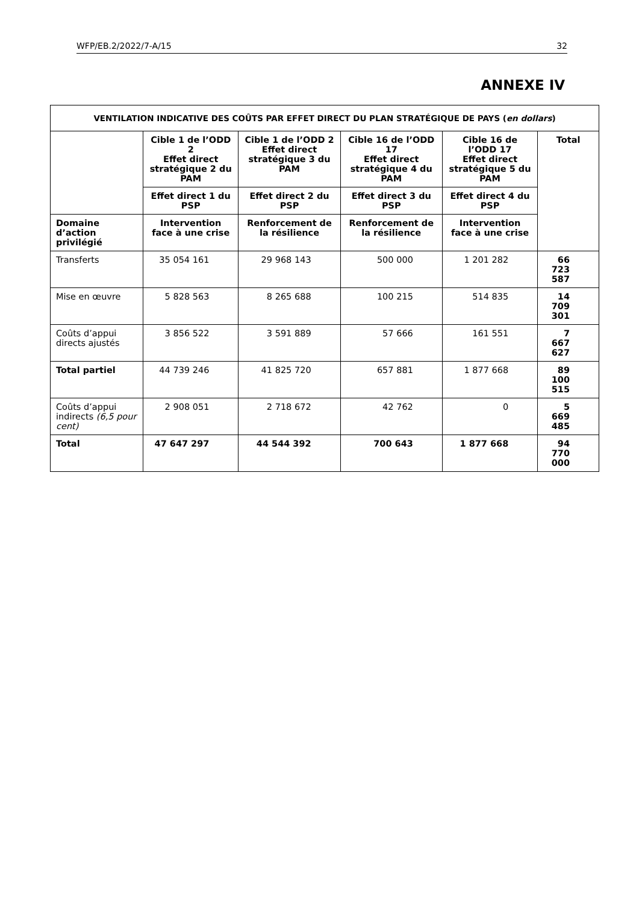WFP/EB.2/2022/7-A/15 32
ANNEXE IV
| VENTILATION INDICATIVE DES COÛTS PAR EFFET DIRECT DU PLAN STRATÉGIQUE DE PAYS ( en dollars ) | | | | | |
| --- | --- | --- | --- | --- | --- |
| | Cible 1 de l’ODD 2 Effet direct stratégique 2 du PAM | Cible 1 de l’ODD 2 Effet direct stratégique 3 du PAM | Cible 16 de l’ODD 17 Effet direct stratégique 4 du PAM | Cible 16 de l’ODD 17 Effet direct stratégique 5 du PAM | Total |
| | Effet direct 1 du PSP | Effet direct 2 du PSP | Effet direct 3 du PSP | Effet direct 4 du PSP | |
| Domaine d’action privilégié | Intervention face à une crise | Renforcement de la résilience | Renforcement de la résilience | Intervention face à une crise | |
| Transferts | 35 054 161 | 29 968 143 | 500 000 | 1 201 282 | 66 723 587 |
| Mise en œuvre | 5 828 563 | 8 265 688 | 100 215 | 514 835 | 14 709 301 |
| Coûts d’appui directs ajustés | 3 856 522 | 3 591 889 | 57 666 | 161 551 | 7 667 627 |
| Total partiel | 44 739 246 | 41 825 720 | 657 881 | 1 877 668 | 89 100 515 |
| Coûts d’appui indirects (6,5 pour cent) | 2 908 051 | 2 718 672 | 42 762 | 0 | 5 669 485 |
| Total | 47 647 297 | 44 544 392 | 700 643 | 1 877 668 | 94 770 000 |